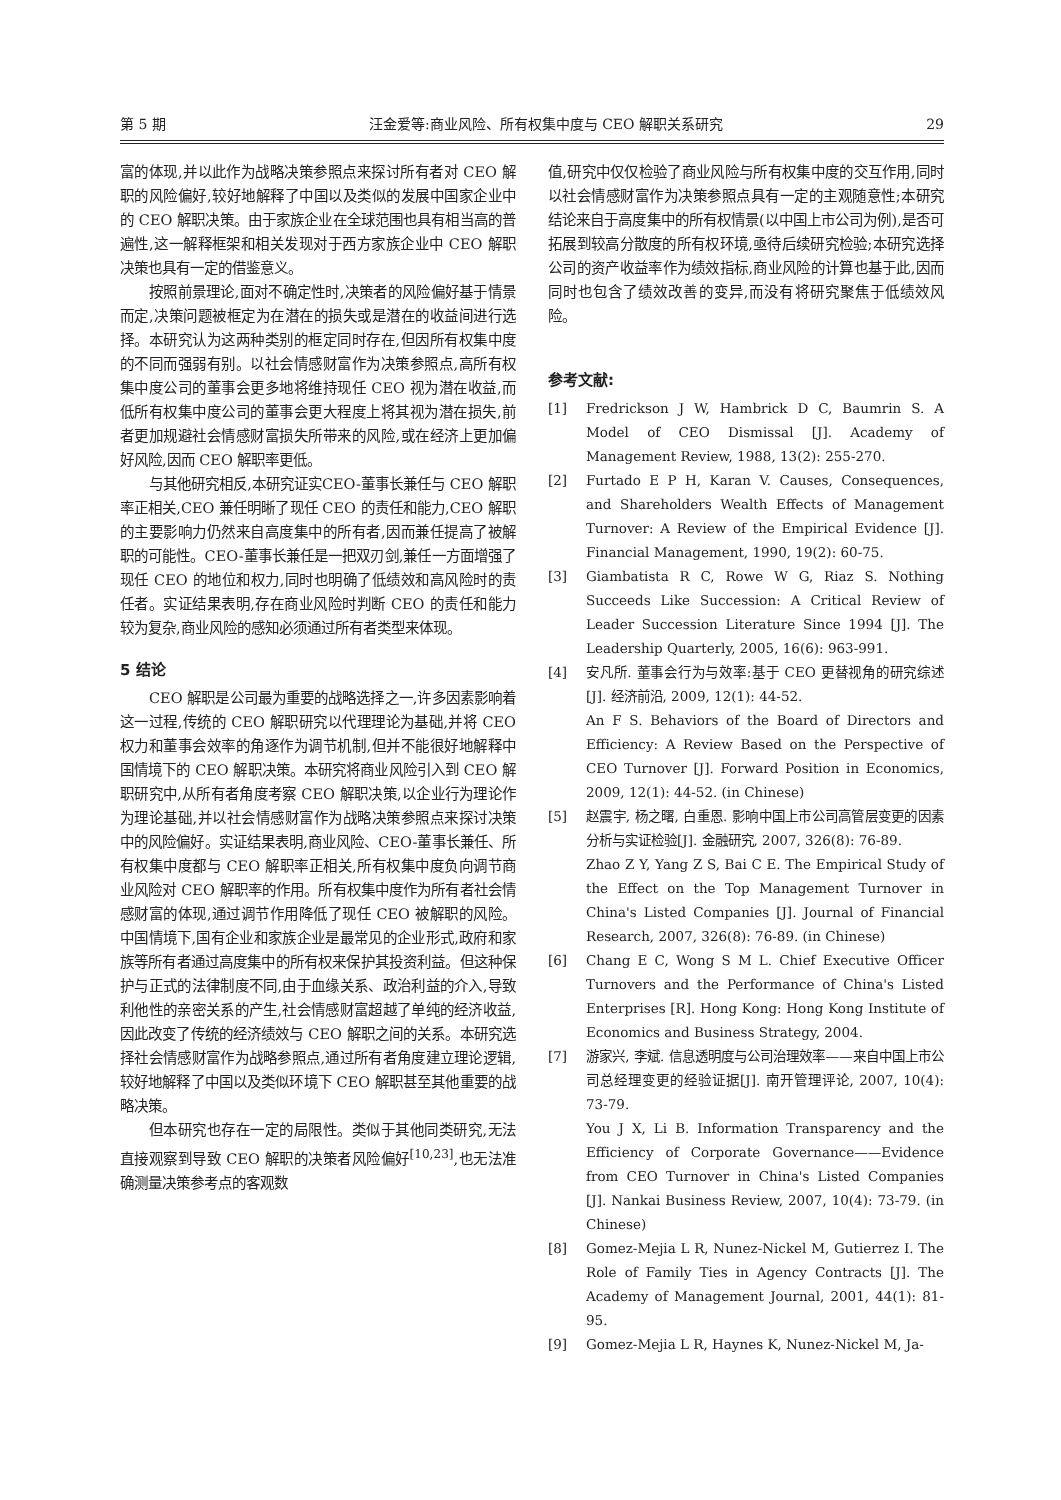第 5 期 汪金爱等:商业风险、所有权集中度与 CEO 解职关系研究 29
富的体现,并以此作为战略决策参照点来探讨所有者对 CEO 解职的风险偏好,较好地解释了中国以及类似的发展中国家企业中的 CEO 解职决策。由于家族企业在全球范围也具有相当高的普遍性,这一解释框架和相关发现对于西方家族企业中 CEO 解职决策也具有一定的借鉴意义。
按照前景理论,面对不确定性时,决策者的风险偏好基于情景而定,决策问题被框定为在潜在的损失或是潜在的收益间进行选择。本研究认为这两种类别的框定同时存在,但因所有权集中度的不同而强弱有别。以社会情感财富作为决策参照点,高所有权集中度公司的董事会更多地将维持现任 CEO 视为潜在收益,而低所有权集中度公司的董事会更大程度上将其视为潜在损失,前者更加规避社会情感财富损失所带来的风险,或在经济上更加偏好风险,因而 CEO 解职率更低。
与其他研究相反,本研究证实CEO-董事长兼任与 CEO 解职率正相关,CEO 兼任明晰了现任 CEO 的责任和能力,CEO 解职的主要影响力仍然来自高度集中的所有者,因而兼任提高了被解职的可能性。CEO-董事长兼任是一把双刃剑,兼任一方面增强了现任 CEO 的地位和权力,同时也明确了低绩效和高风险时的责任者。实证结果表明,存在商业风险时判断 CEO 的责任和能力较为复杂,商业风险的感知必须通过所有者类型来体现。
5 结论
CEO 解职是公司最为重要的战略选择之一,许多因素影响着这一过程,传统的 CEO 解职研究以代理理论为基础,并将 CEO 权力和董事会效率的角逐作为调节机制,但并不能很好地解释中国情境下的 CEO 解职决策。本研究将商业风险引入到 CEO 解职研究中,从所有者角度考察 CEO 解职决策,以企业行为理论作为理论基础,并以社会情感财富作为战略决策参照点来探讨决策中的风险偏好。实证结果表明,商业风险、CEO-董事长兼任、所有权集中度都与 CEO 解职率正相关,所有权集中度负向调节商业风险对 CEO 解职率的作用。所有权集中度作为所有者社会情感财富的体现,通过调节作用降低了现任 CEO 被解职的风险。中国情境下,国有企业和家族企业是最常见的企业形式,政府和家族等所有者通过高度集中的所有权来保护其投资利益。但这种保护与正式的法律制度不同,由于血缘关系、政治利益的介入,导致利他性的亲密关系的产生,社会情感财富超越了单纯的经济收益,因此改变了传统的经济绩效与 CEO 解职之间的关系。本研究选择社会情感财富作为战略参照点,通过所有者角度建立理论逻辑,较好地解释了中国以及类似环境下 CEO 解职甚至其他重要的战略决策。
但本研究也存在一定的局限性。类似于其他同类研究,无法直接观察到导致 CEO 解职的决策者风险偏好<sup>[10,23]</sup>,也无法准确测量决策参考点的客观数
值,研究中仅仅检验了商业风险与所有权集中度的交互作用,同时以社会情感财富作为决策参照点具有一定的主观随意性;本研究结论来自于高度集中的所有权情景(以中国上市公司为例),是否可拓展到较高分散度的所有权环境,亟待后续研究检验;本研究选择公司的资产收益率作为绩效指标,商业风险的计算也基于此,因而同时也包含了绩效改善的变异,而没有将研究聚焦于低绩效风险。
参考文献:
[1] Fredrickson J W, Hambrick D C, Baumrin S. A Model of CEO Dismissal [J]. Academy of Management Review, 1988, 13(2): 255-270.
[2] Furtado E P H, Karan V. Causes, Consequences, and Shareholders Wealth Effects of Management Turnover: A Review of the Empirical Evidence [J]. Financial Management, 1990, 19(2): 60-75.
[3] Giambatista R C, Rowe W G, Riaz S. Nothing Succeeds Like Succession: A Critical Review of Leader Succession Literature Since 1994 [J]. The Leadership Quarterly, 2005, 16(6): 963-991.
[4] 安凡所. 董事会行为与效率:基于 CEO 更替视角的研究综述[J]. 经济前沿, 2009, 12(1): 44-52.
An F S. Behaviors of the Board of Directors and Efficiency: A Review Based on the Perspective of CEO Turnover [J]. Forward Position in Economics, 2009, 12(1): 44-52. (in Chinese)
[5] 赵震宇, 杨之曙, 白重恩. 影响中国上市公司高管层变更的因素分析与实证检验[J]. 金融研究, 2007, 326(8): 76-89.
Zhao Z Y, Yang Z S, Bai C E. The Empirical Study of the Effect on the Top Management Turnover in China's Listed Companies [J]. Journal of Financial Research, 2007, 326(8): 76-89. (in Chinese)
[6] Chang E C, Wong S M L. Chief Executive Officer Turnovers and the Performance of China's Listed Enterprises [R]. Hong Kong: Hong Kong Institute of Economics and Business Strategy, 2004.
[7] 游家兴, 李斌. 信息透明度与公司治理效率——来自中国上市公司总经理变更的经验证据[J]. 南开管理评论, 2007, 10(4): 73-79.
You J X, Li B. Information Transparency and the Efficiency of Corporate Governance——Evidence from CEO Turnover in China's Listed Companies [J]. Nankai Business Review, 2007, 10(4): 73-79. (in Chinese)
[8] Gomez-Mejia L R, Nunez-Nickel M, Gutierrez I. The Role of Family Ties in Agency Contracts [J]. The Academy of Management Journal, 2001, 44(1): 81-95.
[9] Gomez-Mejia L R, Haynes K, Nunez-Nickel M, Ja-